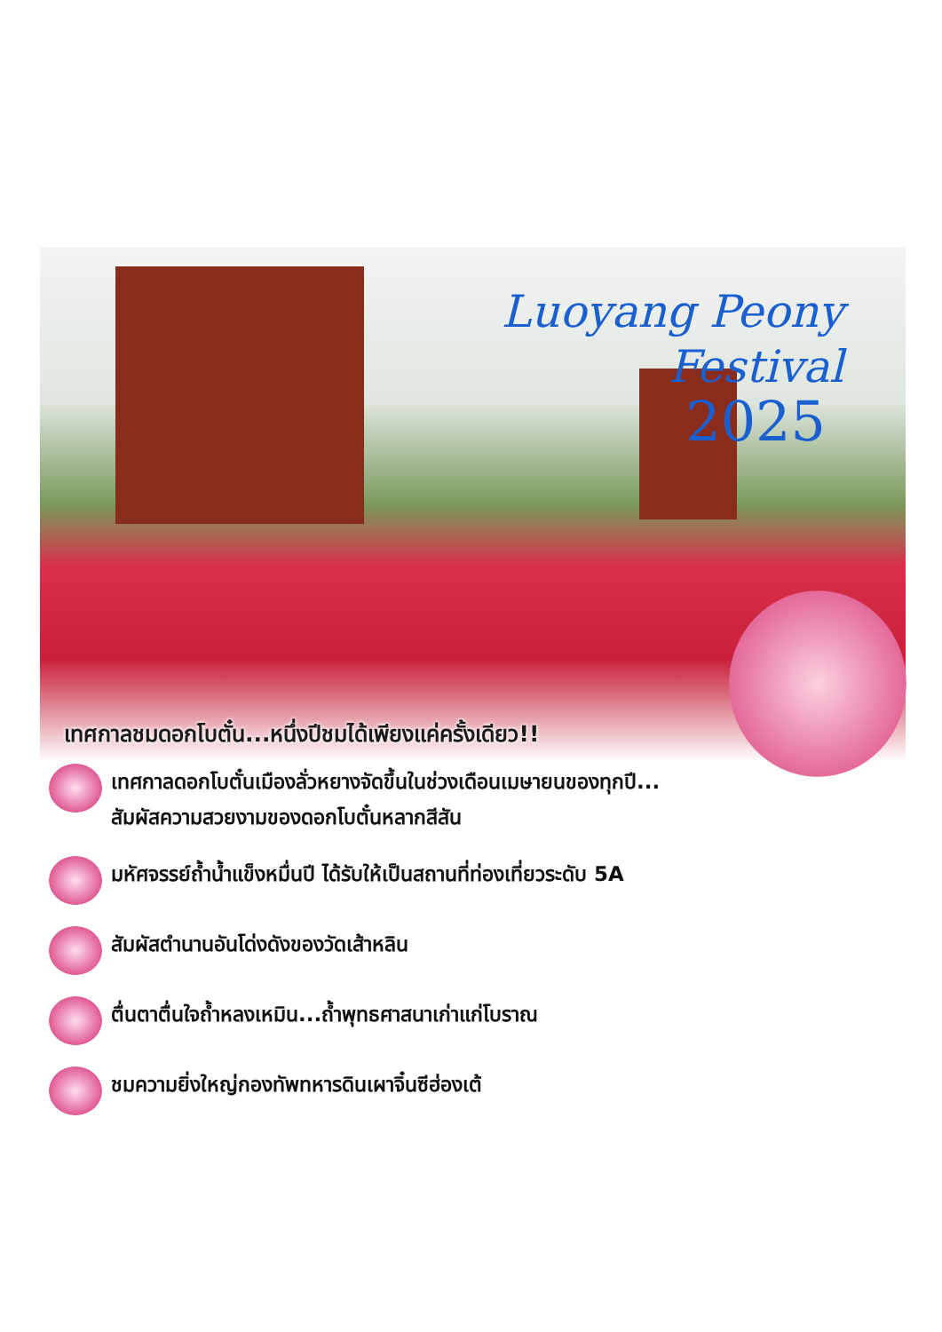Luoyang Peony Festival
2025
เทศกาลชมดอกโบตั๋น...หนึ่งปีชมได้เพียงแค่ครั้งเดียว!!
เทศกาลดอกโบตั๋นเมืองลั่วหยางจัดขึ้นในช่วงเดือนเมษายนของทุกปี...
สัมผัสความสวยงามของดอกโบตั๋นหลากสีสัน
มหัศจรรย์ถ้ำน้ำแข็งหมื่นปี ได้รับให้เป็นสถานที่ท่องเที่ยวระดับ 5A
สัมผัสตำนานอันโด่งดังของวัดเส้าหลิน
ตื่นตาตื่นใจถ้ำหลงเหมิน...ถ้ำพุทธศาสนาเก่าแก่โบราณ
ชมความยิ่งใหญ่กองทัพทหารดินเผาจิ๋นซีฮ่องเต้